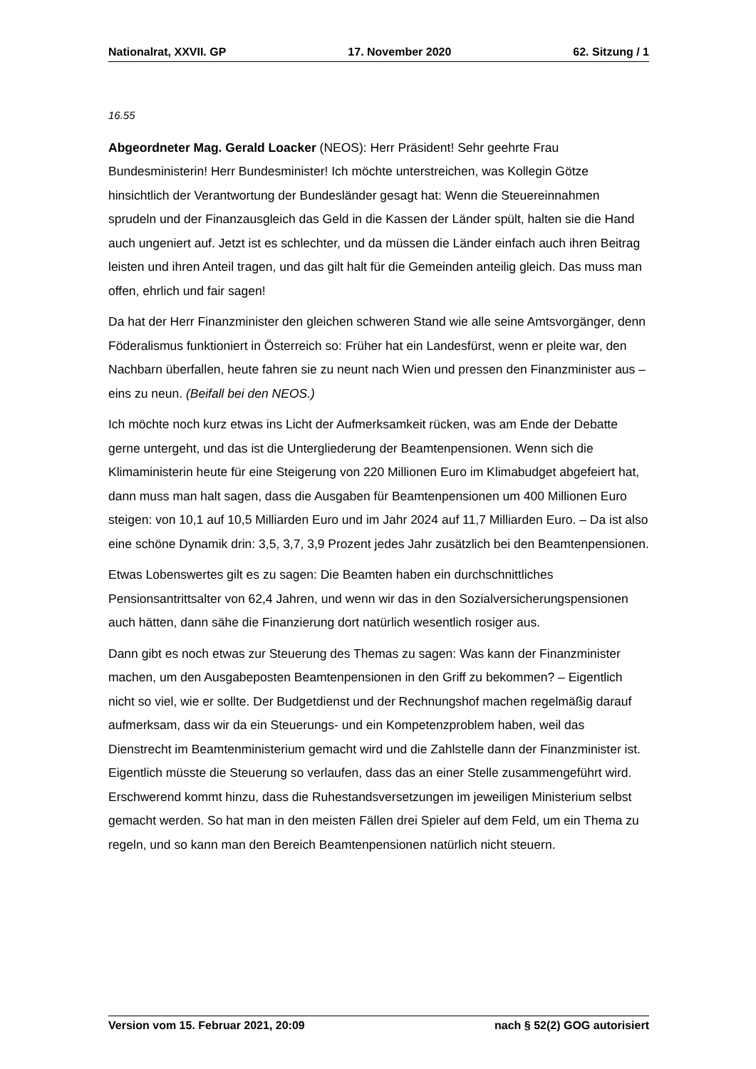Nationalrat, XXVII. GP 17. November 2020 62. Sitzung / 1
16.55
Abgeordneter Mag. Gerald Loacker (NEOS): Herr Präsident! Sehr geehrte Frau Bundesministerin! Herr Bundesminister! Ich möchte unterstreichen, was Kollegin Götze hinsichtlich der Verantwortung der Bundesländer gesagt hat: Wenn die Steuereinnahmen sprudeln und der Finanzausgleich das Geld in die Kassen der Länder spült, halten sie die Hand auch ungeniert auf. Jetzt ist es schlechter, und da müssen die Länder einfach auch ihren Beitrag leisten und ihren Anteil tragen, und das gilt halt für die Gemeinden anteilig gleich. Das muss man offen, ehrlich und fair sagen!
Da hat der Herr Finanzminister den gleichen schweren Stand wie alle seine Amtsvorgänger, denn Föderalismus funktioniert in Österreich so: Früher hat ein Landesfürst, wenn er pleite war, den Nachbarn überfallen, heute fahren sie zu neunt nach Wien und pressen den Finanzminister aus – eins zu neun. (Beifall bei den NEOS.)
Ich möchte noch kurz etwas ins Licht der Aufmerksamkeit rücken, was am Ende der Debatte gerne untergeht, und das ist die Untergliederung der Beamtenpensionen. Wenn sich die Klimaministerin heute für eine Steigerung von 220 Millionen Euro im Klimabudget abgefeiert hat, dann muss man halt sagen, dass die Ausgaben für Beamtenpensionen um 400 Millionen Euro steigen: von 10,1 auf 10,5 Milliarden Euro und im Jahr 2024 auf 11,7 Milliarden Euro. – Da ist also eine schöne Dynamik drin: 3,5, 3,7, 3,9 Prozent jedes Jahr zusätzlich bei den Beamtenpensionen.
Etwas Lobenswertes gilt es zu sagen: Die Beamten haben ein durchschnittliches Pensionsantrittsalter von 62,4 Jahren, und wenn wir das in den Sozialversicherungspensionen auch hätten, dann sähe die Finanzierung dort natürlich wesentlich rosiger aus.
Dann gibt es noch etwas zur Steuerung des Themas zu sagen: Was kann der Finanzminister machen, um den Ausgabeposten Beamtenpensionen in den Griff zu bekommen? – Eigentlich nicht so viel, wie er sollte. Der Budgetdienst und der Rechnungshof machen regelmäßig darauf aufmerksam, dass wir da ein Steuerungs- und ein Kompetenzproblem haben, weil das Dienstrecht im Beamtenministerium gemacht wird und die Zahlstelle dann der Finanzminister ist. Eigentlich müsste die Steuerung so verlaufen, dass das an einer Stelle zusammengeführt wird. Erschwerend kommt hinzu, dass die Ruhestandsversetzungen im jeweiligen Ministerium selbst gemacht werden. So hat man in den meisten Fällen drei Spieler auf dem Feld, um ein Thema zu regeln, und so kann man den Bereich Beamtenpensionen natürlich nicht steuern.
Version vom 15. Februar 2021, 20:09 nach § 52(2) GOG autorisiert